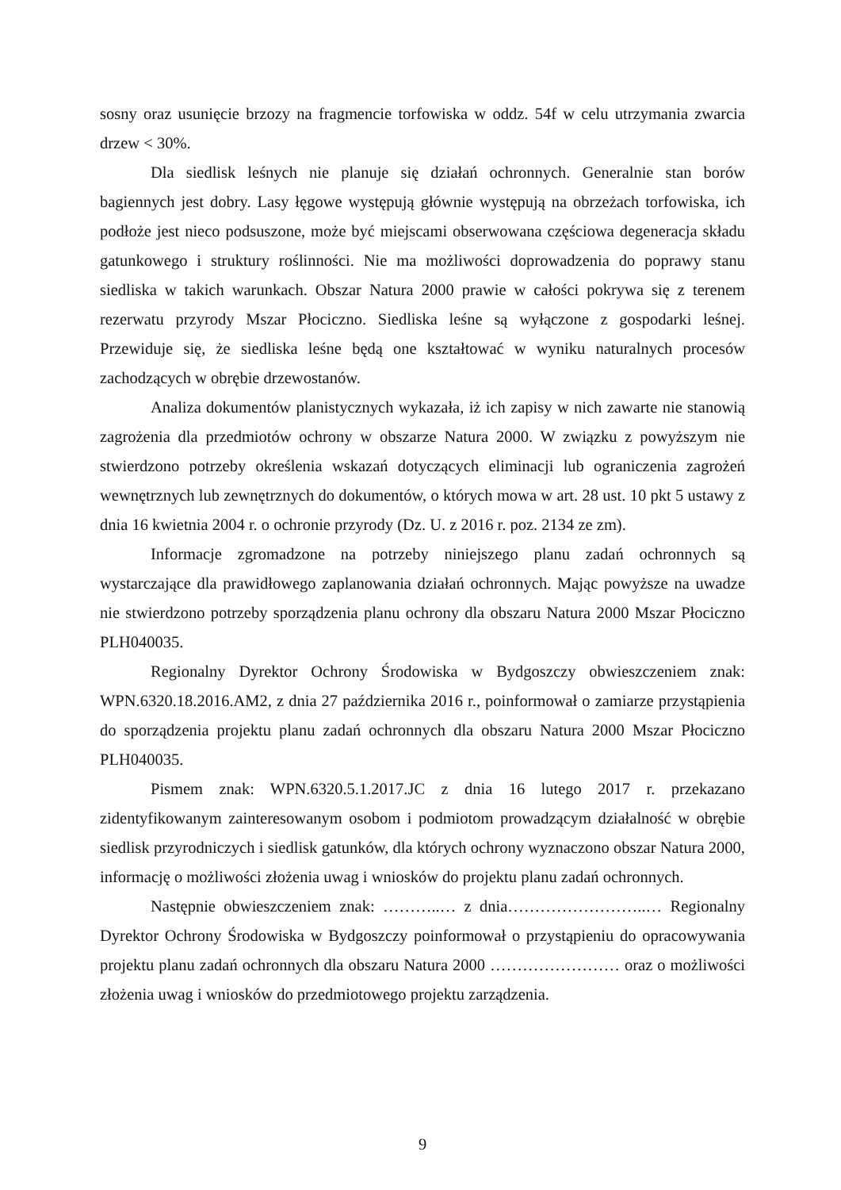sosny oraz usunięcie brzozy na fragmencie torfowiska w oddz. 54f w celu utrzymania zwarcia drzew < 30%.
Dla siedlisk leśnych nie planuje się działań ochronnych. Generalnie stan borów bagiennych jest dobry. Lasy łęgowe występują głównie występują na obrzeżach torfowiska, ich podłoże jest nieco podsuszone, może być miejscami obserwowana częściowa degeneracja składu gatunkowego i struktury roślinności. Nie ma możliwości doprowadzenia do poprawy stanu siedliska w takich warunkach. Obszar Natura 2000 prawie w całości pokrywa się z terenem rezerwatu przyrody Mszar Płociczno. Siedliska leśne są wyłączone z gospodarki leśnej. Przewiduje się, że siedliska leśne będą one kształtować w wyniku naturalnych procesów zachodzących w obrębie drzewostanów.
Analiza dokumentów planistycznych wykazała, iż ich zapisy w nich zawarte nie stanowią zagrożenia dla przedmiotów ochrony w obszarze Natura 2000. W związku z powyższym nie stwierdzono potrzeby określenia wskazań dotyczących eliminacji lub ograniczenia zagrożeń wewnętrznych lub zewnętrznych do dokumentów, o których mowa w art. 28 ust. 10 pkt 5 ustawy z dnia 16 kwietnia 2004 r. o ochronie przyrody (Dz. U. z 2016 r. poz. 2134 ze zm).
Informacje zgromadzone na potrzeby niniejszego planu zadań ochronnych są wystarczające dla prawidłowego zaplanowania działań ochronnych. Mając powyższe na uwadze nie stwierdzono potrzeby sporządzenia planu ochrony dla obszaru Natura 2000 Mszar Płociczno PLH040035.
Regionalny Dyrektor Ochrony Środowiska w Bydgoszczy obwieszczeniem znak: WPN.6320.18.2016.AM2, z dnia 27 października 2016 r., poinformował o zamiarze przystąpienia do sporządzenia projektu planu zadań ochronnych dla obszaru Natura 2000 Mszar Płociczno PLH040035.
Pismem znak: WPN.6320.5.1.2017.JC z dnia 16 lutego 2017 r. przekazano zidentyfikowanym zainteresowanym osobom i podmiotom prowadzącym działalność w obrębie siedlisk przyrodniczych i siedlisk gatunków, dla których ochrony wyznaczono obszar Natura 2000, informację o możliwości złożenia uwag i wniosków do projektu planu zadań ochronnych.
Następnie obwieszczeniem znak: ………..… z dnia……………………..… Regionalny Dyrektor Ochrony Środowiska w Bydgoszczy poinformował o przystąpieniu do opracowywania projektu planu zadań ochronnych dla obszaru Natura 2000 …………………… oraz o możliwości złożenia uwag i wniosków do przedmiotowego projektu zarządzenia.
9